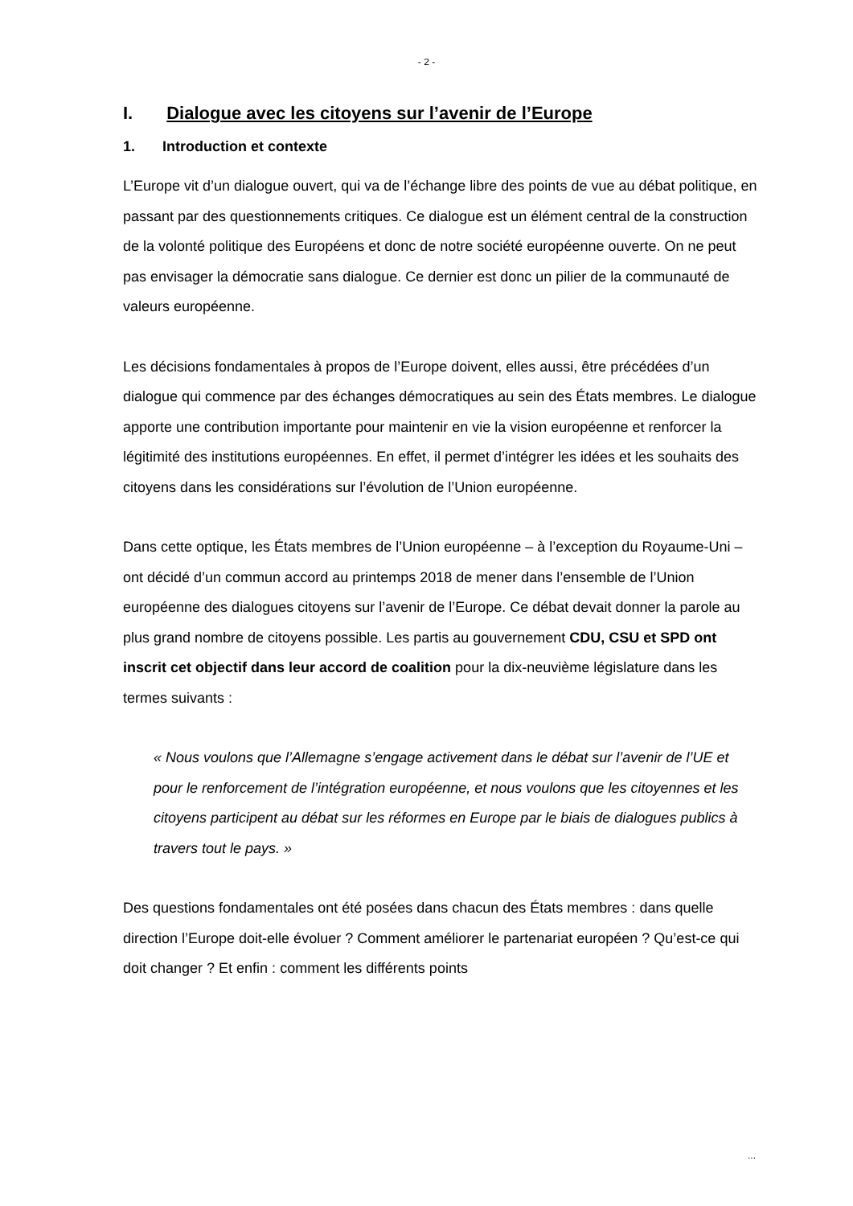- 2 -
I. Dialogue avec les citoyens sur l’avenir de l’Europe
1. Introduction et contexte
L’Europe vit d’un dialogue ouvert, qui va de l’échange libre des points de vue au débat politique, en passant par des questionnements critiques. Ce dialogue est un élément central de la construction de la volonté politique des Européens et donc de notre société européenne ouverte. On ne peut pas envisager la démocratie sans dialogue. Ce dernier est donc un pilier de la communauté de valeurs européenne.
Les décisions fondamentales à propos de l’Europe doivent, elles aussi, être précédées d’un dialogue qui commence par des échanges démocratiques au sein des États membres. Le dialogue apporte une contribution importante pour maintenir en vie la vision européenne et renforcer la légitimité des institutions européennes. En effet, il permet d’intégrer les idées et les souhaits des citoyens dans les considérations sur l’évolution de l’Union européenne.
Dans cette optique, les États membres de l’Union européenne – à l’exception du Royaume-Uni – ont décidé d’un commun accord au printemps 2018 de mener dans l’ensemble de l’Union européenne des dialogues citoyens sur l’avenir de l’Europe. Ce débat devait donner la parole au plus grand nombre de citoyens possible. Les partis au gouvernement CDU, CSU et SPD ont inscrit cet objectif dans leur accord de coalition pour la dix-neuvième législature dans les termes suivants :
« Nous voulons que l’Allemagne s’engage activement dans le débat sur l’avenir de l’UE et pour le renforcement de l’intégration européenne, et nous voulons que les citoyennes et les citoyens participent au débat sur les réformes en Europe par le biais de dialogues publics à travers tout le pays. »
Des questions fondamentales ont été posées dans chacun des États membres : dans quelle direction l’Europe doit-elle évoluer ? Comment améliorer le partenariat européen ? Qu’est-ce qui doit changer ? Et enfin : comment les différents points
...